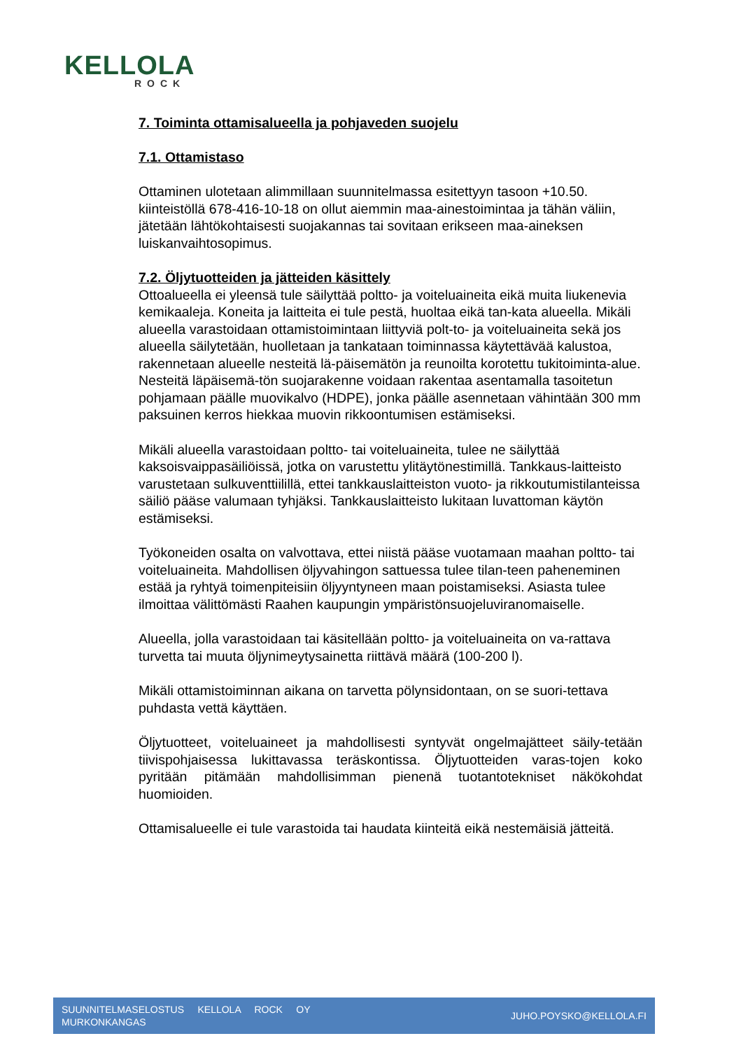KELLOLA
ROCK
7. Toiminta ottamisalueella ja pohjaveden suojelu
7.1. Ottamistaso
Ottaminen ulotetaan alimmillaan suunnitelmassa esitettyyn tasoon +10.50. kiinteistöllä 678-416-10-18 on ollut aiemmin maa-ainestoimintaa ja tähän väliin, jätetään lähtökohtaisesti suojakannas tai sovitaan erikseen maa-aineksen luiskanvaihtosopimus.
7.2. Öljytuotteiden ja jätteiden käsittely
Ottoalueella ei yleensä tule säilyttää poltto- ja voiteluaineita eikä muita liukenevia kemikaaleja. Koneita ja laitteita ei tule pestä, huoltaa eikä tan-kata alueella. Mikäli alueella varastoidaan ottamistoimintaan liittyviä polt-to- ja voiteluaineita sekä jos alueella säilytetään, huolletaan ja tankataan toiminnassa käytettävää kalustoa, rakennetaan alueelle nesteitä lä-päisemätön ja reunoilta korotettu tukitoiminta-alue. Nesteitä läpäisemä-tön suojarakenne voidaan rakentaa asentamalla tasoitetun pohjamaan päälle muovikalvo (HDPE), jonka päälle asennetaan vähintään 300 mm paksuinen kerros hiekkaa muovin rikkoontumisen estämiseksi.
Mikäli alueella varastoidaan poltto- tai voiteluaineita, tulee ne säilyttää kaksoisvaippasäiliöissä, jotka on varustettu ylitäytönestimillä. Tankkaus-laitteisto varustetaan sulkuventtiilillä, ettei tankkauslaitteiston vuoto- ja rikkoutumistilanteissa säiliö pääse valumaan tyhjäksi. Tankkauslaitteisto lukitaan luvattoman käytön estämiseksi.
Työkoneiden osalta on valvottava, ettei niistä pääse vuotamaan maahan poltto- tai voiteluaineita. Mahdollisen öljyvahingon sattuessa tulee tilan-teen paheneminen estää ja ryhtyä toimenpiteisiin öljyyntyneen maan poistamiseksi. Asiasta tulee ilmoittaa välittömästi Raahen kaupungin ympäristönsuojeluviranomaiselle.
Alueella, jolla varastoidaan tai käsitellään poltto- ja voiteluaineita on va-rattava turvetta tai muuta öljynimeytysainetta riittävä määrä (100-200 l).
Mikäli ottamistoiminnan aikana on tarvetta pölynsidontaan, on se suori-tettava puhdasta vettä käyttäen.
Öljytuotteet, voiteluaineet ja mahdollisesti syntyvät ongelmajätteet säily-tetään tiivispohjaisessa lukittavassa teräskontissa. Öljytuotteiden varas-tojen koko pyritään pitämään mahdollisimman pienenä tuotantotekniset näkökohdat huomioiden.
Ottamisalueelle ei tule varastoida tai haudata kiinteitä eikä nestemäisiä jätteitä.
SUUNNITELMASELOSTUS KELLOLA ROCK OY
MURKONKANGAS
JUHO.POYSKO@KELLOLA.FI